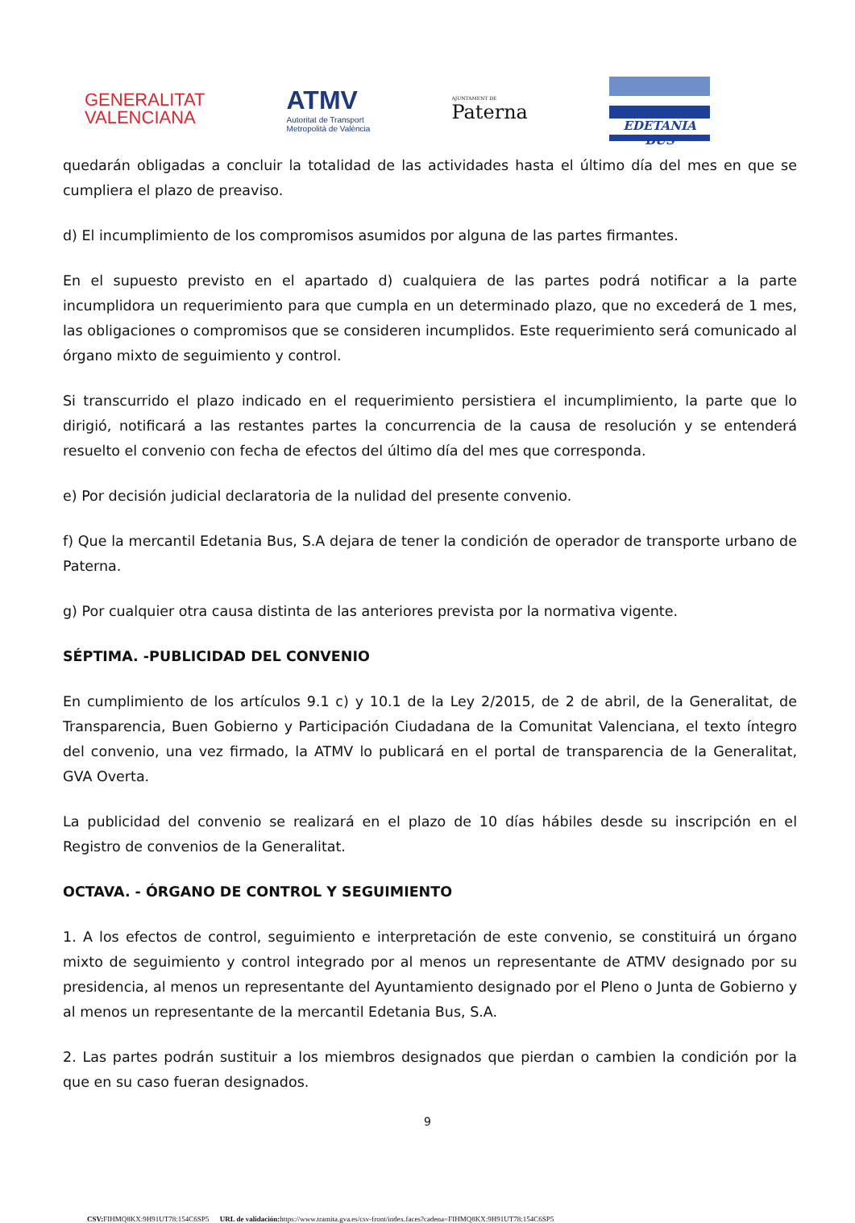GENERALITAT
VALENCIANA
ATMV
Autoritat de Transport
Metropolità de València
AJUNTAMENT DE
Paterna
EDETANIA BUS
quedarán obligadas a concluir la totalidad de las actividades hasta el último día del mes en que se cumpliera el plazo de preaviso.
d) El incumplimiento de los compromisos asumidos por alguna de las partes firmantes.
En el supuesto previsto en el apartado d) cualquiera de las partes podrá notificar a la parte incumplidora un requerimiento para que cumpla en un determinado plazo, que no excederá de 1 mes, las obligaciones o compromisos que se consideren incumplidos. Este requerimiento será comunicado al órgano mixto de seguimiento y control.
Si transcurrido el plazo indicado en el requerimiento persistiera el incumplimiento, la parte que lo dirigió, notificará a las restantes partes la concurrencia de la causa de resolución y se entenderá resuelto el convenio con fecha de efectos del último día del mes que corresponda.
e) Por decisión judicial declaratoria de la nulidad del presente convenio.
f) Que la mercantil Edetania Bus, S.A dejara de tener la condición de operador de transporte urbano de Paterna.
g) Por cualquier otra causa distinta de las anteriores prevista por la normativa vigente.
SÉPTIMA. -PUBLICIDAD DEL CONVENIO
En cumplimiento de los artículos 9.1 c) y 10.1 de la Ley 2/2015, de 2 de abril, de la Generalitat, de Transparencia, Buen Gobierno y Participación Ciudadana de la Comunitat Valenciana, el texto íntegro del convenio, una vez firmado, la ATMV lo publicará en el portal de transparencia de la Generalitat, GVA Overta.
La publicidad del convenio se realizará en el plazo de 10 días hábiles desde su inscripción en el Registro de convenios de la Generalitat.
OCTAVA. - ÓRGANO DE CONTROL Y SEGUIMIENTO
1. A los efectos de control, seguimiento e interpretación de este convenio, se constituirá un órgano mixto de seguimiento y control integrado por al menos un representante de ATMV designado por su presidencia, al menos un representante del Ayuntamiento designado por el Pleno o Junta de Gobierno y al menos un representante de la mercantil Edetania Bus, S.A.
2. Las partes podrán sustituir a los miembros designados que pierdan o cambien la condición por la que en su caso fueran designados.
9
CSV: FIHMQ8KX:9H91UT78:154C6SP5 URL de validación: https://www.tramita.gva.es/csv-front/index.faces?cadena=FIHMQ8KX:9H91UT78:154C6SP5